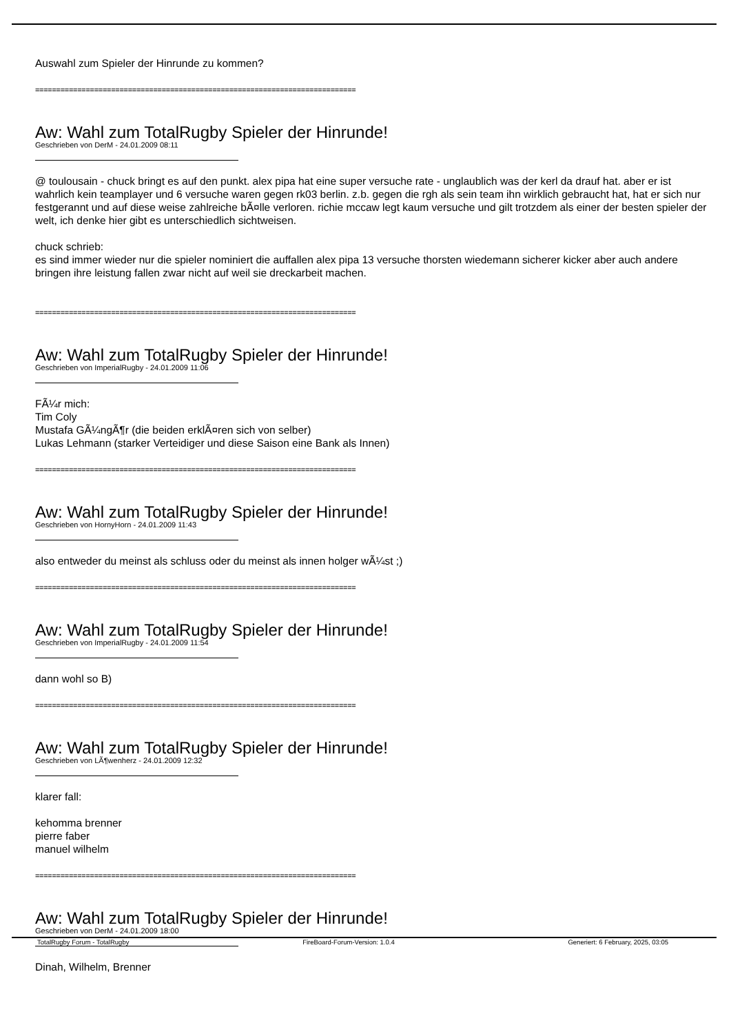Auswahl zum Spieler der Hinrunde zu kommen?
============================================================================
Aw: Wahl zum TotalRugby Spieler der Hinrunde!
Geschrieben von DerM - 24.01.2009 08:11
@ toulousain - chuck bringt es auf den punkt. alex pipa hat eine super versuche rate - unglaublich was der kerl da drauf hat. aber er ist wahrlich kein teamplayer und 6 versuche waren gegen rk03 berlin. z.b. gegen die rgh als sein team ihn wirklich gebraucht hat, hat er sich nur festgerannt und auf diese weise zahlreiche bÃ¤lle verloren. richie mccaw legt kaum versuche und gilt trotzdem als einer der besten spieler der welt, ich denke hier gibt es unterschiedlich sichtweisen.
chuck schrieb:
es sind immer wieder nur die spieler nominiert die auffallen alex pipa 13 versuche thorsten wiedemann sicherer kicker aber auch andere bringen ihre leistung fallen zwar nicht auf weil sie dreckarbeit machen.
============================================================================
Aw: Wahl zum TotalRugby Spieler der Hinrunde!
Geschrieben von ImperialRugby - 24.01.2009 11:06
FÃ¼r mich:
Tim Coly
Mustafa GÃ¼ngÃ¶r (die beiden erklÃ¤ren sich von selber)
Lukas Lehmann (starker Verteidiger und diese Saison eine Bank als Innen)
============================================================================
Aw: Wahl zum TotalRugby Spieler der Hinrunde!
Geschrieben von HornyHorn - 24.01.2009 11:43
also entweder du meinst als schluss oder du meinst als innen holger wÃ¼st ;)
============================================================================
Aw: Wahl zum TotalRugby Spieler der Hinrunde!
Geschrieben von ImperialRugby - 24.01.2009 11:54
dann wohl so B)
============================================================================
Aw: Wahl zum TotalRugby Spieler der Hinrunde!
Geschrieben von LÃ¶wenherz - 24.01.2009 12:32
klarer fall:
kehomma brenner
pierre faber
manuel wilhelm
============================================================================
Aw: Wahl zum TotalRugby Spieler der Hinrunde!
Geschrieben von DerM - 24.01.2009 18:00
Dinah, Wilhelm, Brenner
TotalRugby Forum - TotalRugby FireBoard-Forum-Version: 1.0.4 Generiert: 6 February, 2025, 03:05